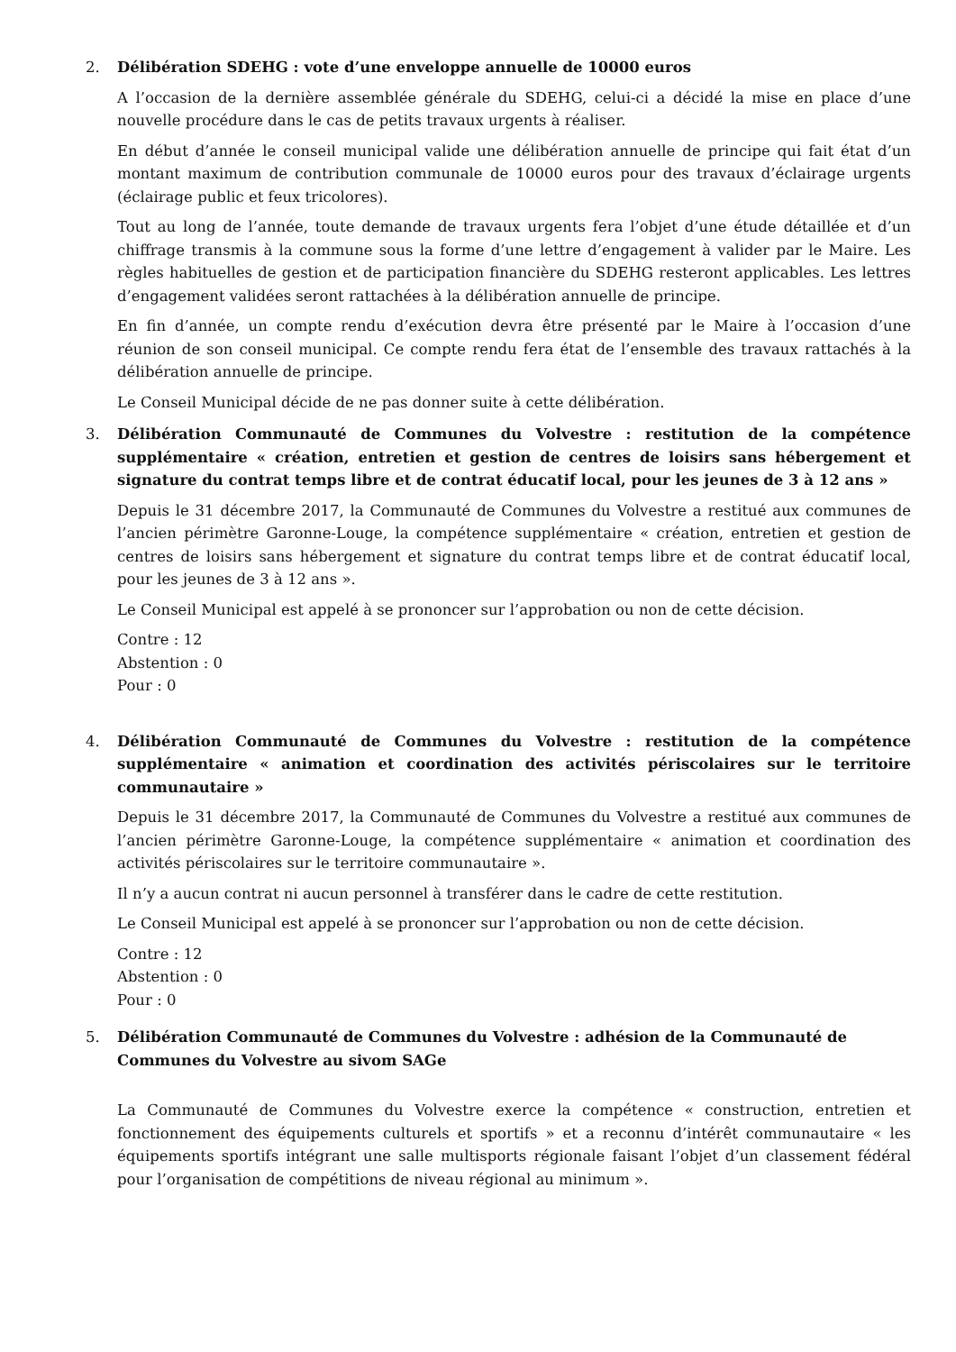2. Délibération SDEHG : vote d’une enveloppe annuelle de 10000 euros
A l’occasion de la dernière assemblée générale du SDEHG, celui-ci a décidé la mise en place d’une nouvelle procédure dans le cas de petits travaux urgents à réaliser.
En début d’année le conseil municipal valide une délibération annuelle de principe qui fait état d’un montant maximum de contribution communale de 10000 euros pour des travaux d’éclairage urgents (éclairage public et feux tricolores).
Tout au long de l’année, toute demande de travaux urgents fera l’objet d’une étude détaillée et d’un chiffrage transmis à la commune sous la forme d’une lettre d’engagement à valider par le Maire. Les règles habituelles de gestion et de participation financière du SDEHG resteront applicables. Les lettres d’engagement validées seront rattachées à la délibération annuelle de principe.
En fin d’année, un compte rendu d’exécution devra être présenté par le Maire à l’occasion d’une réunion de son conseil municipal. Ce compte rendu fera état de l’ensemble des travaux rattachés à la délibération annuelle de principe.
Le Conseil Municipal décide de ne pas donner suite à cette délibération.
3. Délibération Communauté de Communes du Volvestre : restitution de la compétence supplémentaire « création, entretien et gestion de centres de loisirs sans hébergement et signature du contrat temps libre et de contrat éducatif local, pour les jeunes de 3 à 12 ans »
Depuis le 31 décembre 2017, la Communauté de Communes du Volvestre a restitué aux communes de l’ancien périmètre Garonne-Louge, la compétence supplémentaire « création, entretien et gestion de centres de loisirs sans hébergement et signature du contrat temps libre et de contrat éducatif local, pour les jeunes de 3 à 12 ans ».
Le Conseil Municipal est appelé à se prononcer sur l’approbation ou non de cette décision.
Contre : 12
Abstention : 0
Pour : 0
4. Délibération Communauté de Communes du Volvestre : restitution de la compétence supplémentaire « animation et coordination des activités périscolaires sur le territoire communautaire »
Depuis le 31 décembre 2017, la Communauté de Communes du Volvestre a restitué aux communes de l’ancien périmètre Garonne-Louge, la compétence supplémentaire « animation et coordination des activités périscolaires sur le territoire communautaire ».
Il n’y a aucun contrat ni aucun personnel à transférer dans le cadre de cette restitution.
Le Conseil Municipal est appelé à se prononcer sur l’approbation ou non de cette décision.
Contre : 12
Abstention : 0
Pour : 0
5. Délibération Communauté de Communes du Volvestre : adhésion de la Communauté de Communes du Volvestre au sivom SAGe
La Communauté de Communes du Volvestre exerce la compétence « construction, entretien et fonctionnement des équipements culturels et sportifs » et a reconnu d’intérêt communautaire « les équipements sportifs intégrant une salle multisports régionale faisant l’objet d’un classement fédéral pour l’organisation de compétitions de niveau régional au minimum ».